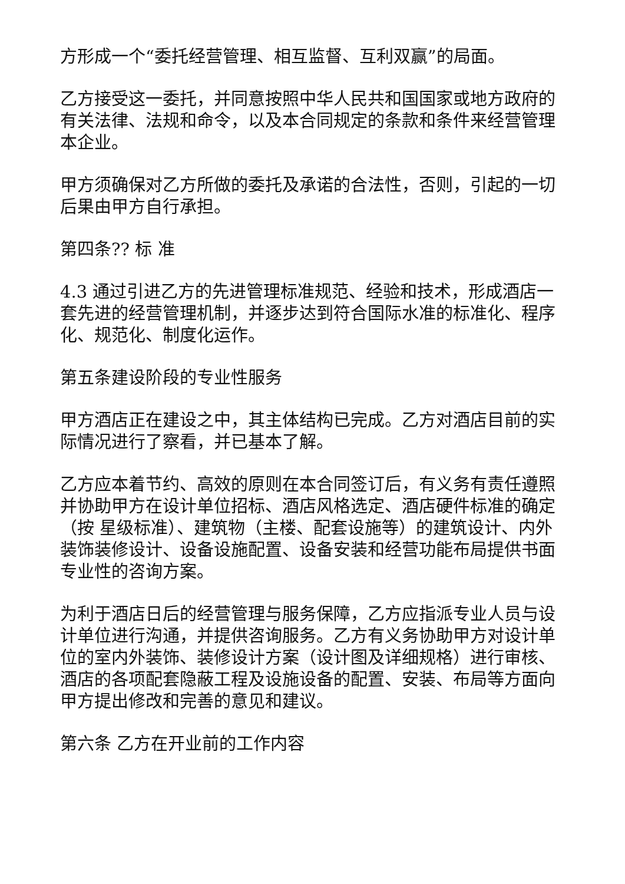方形成一个“委托经营管理、相互监督、互利双赢”的局面。
乙方接受这一委托，并同意按照中华人民共和国国家或地方政府的有关法律、法规和命令，以及本合同规定的条款和条件来经营管理本企业。
甲方须确保对乙方所做的委托及承诺的合法性，否则，引起的一切后果由甲方自行承担。
第四条?? 标 准
4.3 通过引进乙方的先进管理标准规范、经验和技术，形成酒店一套先进的经营管理机制，并逐步达到符合国际水准的标准化、程序化、规范化、制度化运作。
第五条建设阶段的专业性服务
甲方酒店正在建设之中，其主体结构已完成。乙方对酒店目前的实际情况进行了察看，并已基本了解。
乙方应本着节约、高效的原则在本合同签订后，有义务有责任遵照并协助甲方在设计单位招标、酒店风格选定、酒店硬件标准的确定（按 星级标准）、建筑物（主楼、配套设施等）的建筑设计、内外装饰装修设计、设备设施配置、设备安装和经营功能布局提供书面专业性的咨询方案。
为利于酒店日后的经营管理与服务保障，乙方应指派专业人员与设计单位进行沟通，并提供咨询服务。乙方有义务协助甲方对设计单位的室内外装饰、装修设计方案（设计图及详细规格）进行审核、酒店的各项配套隐蔽工程及设施设备的配置、安装、布局等方面向甲方提出修改和完善的意见和建议。
第六条 乙方在开业前的工作内容